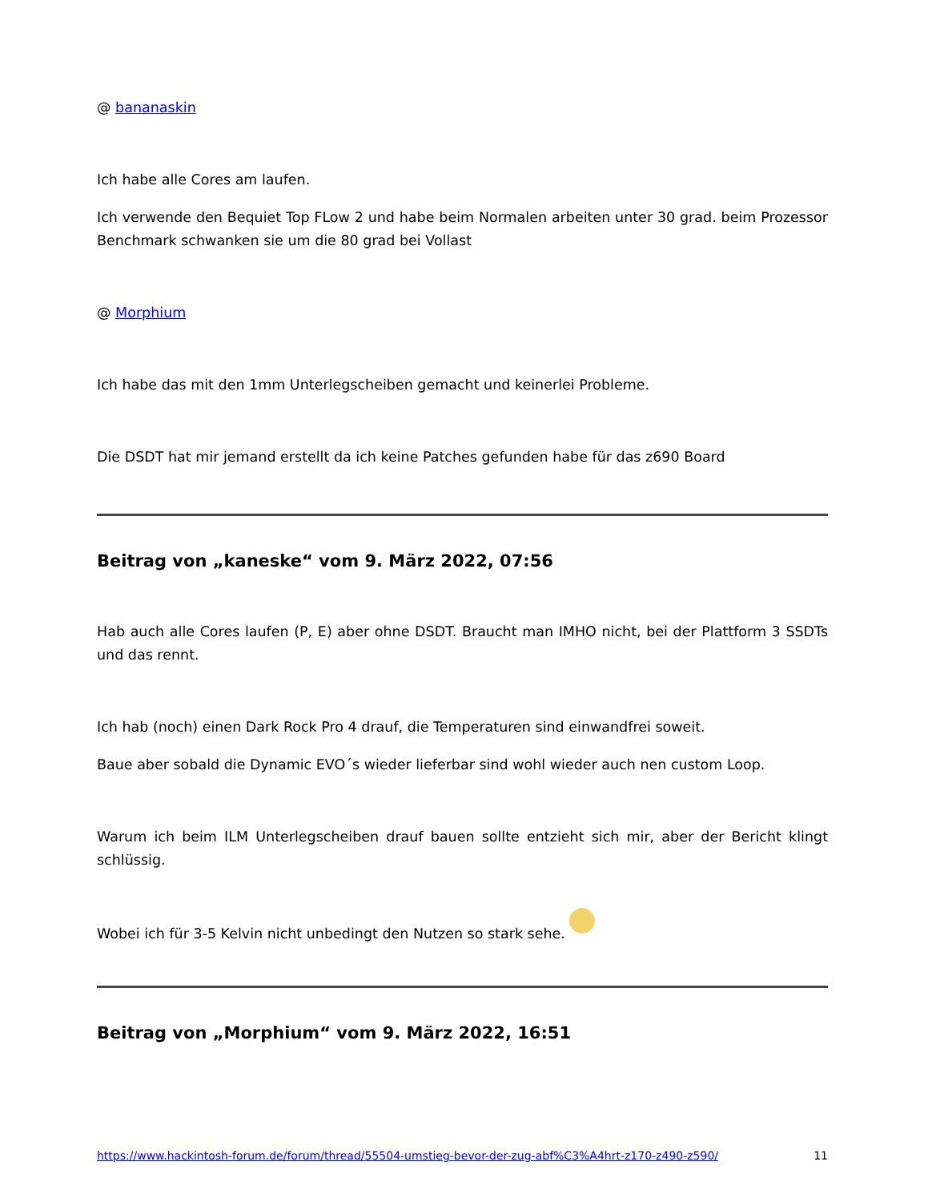@ bananaskin
Ich habe alle Cores am laufen.
Ich verwende den Bequiet Top FLow 2 und habe beim Normalen arbeiten unter 30 grad. beim Prozessor Benchmark schwanken sie um die 80 grad bei Vollast
@ Morphium
Ich habe das mit den 1mm Unterlegscheiben gemacht und keinerlei Probleme.
Die DSDT hat mir jemand erstellt da ich keine Patches gefunden habe für das z690 Board
Beitrag von „kaneske“ vom 9. März 2022, 07:56
Hab auch alle Cores laufen (P, E) aber ohne DSDT. Braucht man IMHO nicht, bei der Plattform 3 SSDTs und das rennt.
Ich hab (noch) einen Dark Rock Pro 4 drauf, die Temperaturen sind einwandfrei soweit.
Baue aber sobald die Dynamic EVO´s wieder lieferbar sind wohl wieder auch nen custom Loop.
Warum ich beim ILM Unterlegscheiben drauf bauen sollte entzieht sich mir, aber der Bericht klingt schlüssig.
Wobei ich für 3-5 Kelvin nicht unbedingt den Nutzen so stark sehe.
Beitrag von „Morphium“ vom 9. März 2022, 16:51
https://www.hackintosh-forum.de/forum/thread/55504-umstieg-bevor-der-zug-abf%C3%A4hrt-z170-z490-z590/ 11